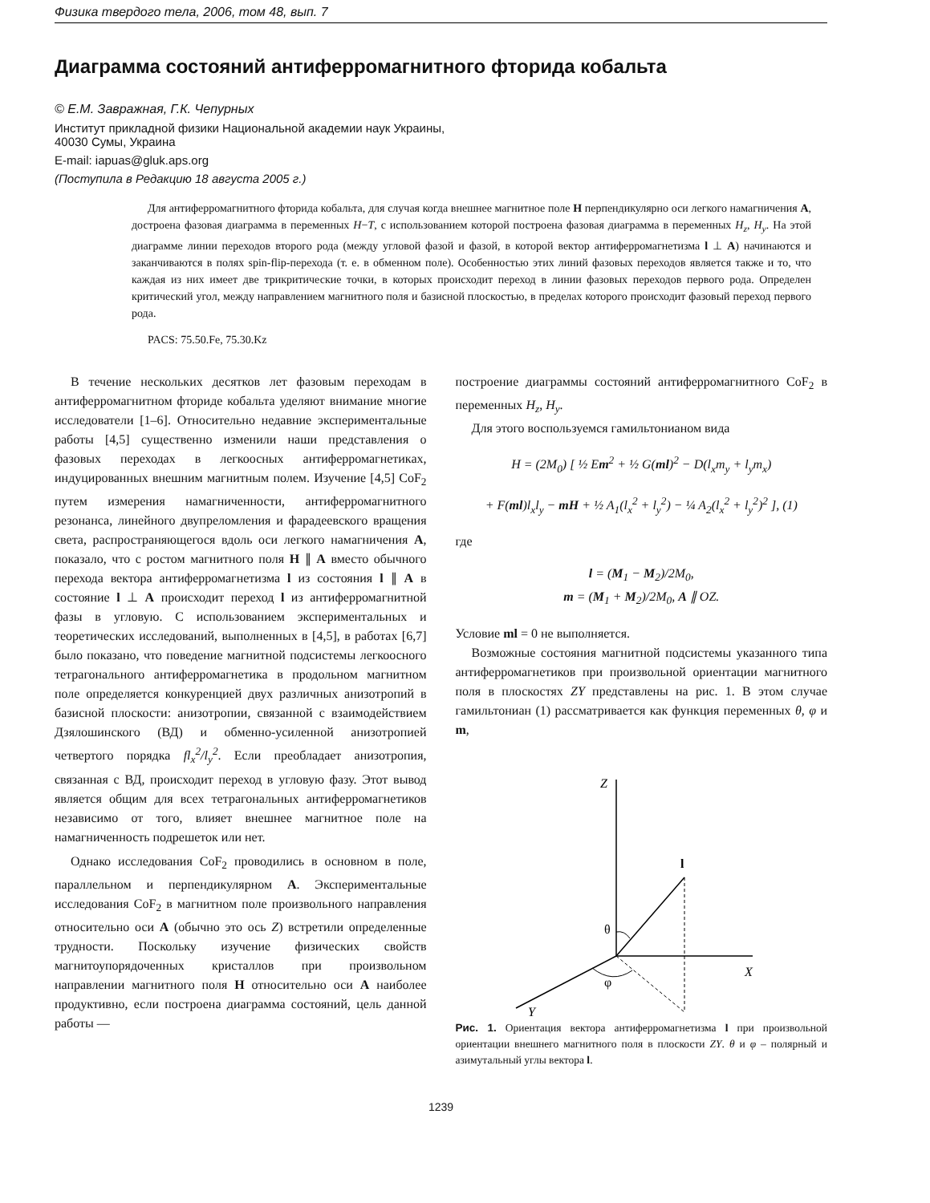Физика твердого тела, 2006, том 48, вып. 7
Диаграмма состояний антиферромагнитного фторида кобальта
© Е.М. Завражная, Г.К. Чепурных
Институт прикладной физики Национальной академии наук Украины,
40030 Сумы, Украина
E-mail: iapuas@gluk.aps.org
(Поступила в Редакцию 18 августа 2005 г.)
Для антиферромагнитного фторида кобальта, для случая когда внешнее магнитное поле H перпендикулярно оси легкого намагничения A, достроена фазовая диаграмма в переменных H−T, с использованием которой построена фазовая диаграмма в переменных H<sub>z</sub>, H<sub>y</sub>. На этой диаграмме линии переходов второго рода (между угловой фазой и фазой, в которой вектор антиферромагнетизма l ⊥ A) начинаются и заканчиваются в полях spin-flip-перехода (т. е. в обменном поле). Особенностью этих линий фазовых переходов является также и то, что каждая из них имеет две трикритические точки, в которых происходит переход в линии фазовых переходов первого рода. Определен критический угол, между направлением магнитного поля и базисной плоскостью, в пределах которого происходит фазовый переход первого рода.
PACS: 75.50.Fe, 75.30.Kz
В течение нескольких десятков лет фазовым переходам в антиферромагнитном фториде кобальта уделяют внимание многие исследователи [1–6]. Относительно недавние экспериментальные работы [4,5] существенно изменили наши представления о фазовых переходах в легкоосных антиферромагнетиках, индуцированных внешним магнитным полем. Изучение [4,5] CoF<sub>2</sub> путем измерения намагниченности, антиферромагнитного резонанса, линейного двупреломления и фарадеевского вращения света, распространяющегося вдоль оси легкого намагничения A, показало, что с ростом магнитного поля H ∥ A вместо обычного перехода вектора антиферромагнетизма l из состояния l ∥ A в состояние l ⊥ A происходит переход l из антиферромагнитной фазы в угловую. С использованием экспериментальных и теоретических исследований, выполненных в [4,5], в работах [6,7] было показано, что поведение магнитной подсистемы легкоосного тетрагонального антиферромагнетика в продольном магнитном поле определяется конкуренцией двух различных анизотропий в базисной плоскости: анизотропии, связанной с взаимодействием Дзялошинского (ВД) и обменно-усиленной анизотропией четвертого порядка fl<sub>x</sub><sup>2</sup>/l<sub>y</sub><sup>2</sup>. Если преобладает анизотропия, связанная с ВД, происходит переход в угловую фазу. Этот вывод является общим для всех тетрагональных антиферромагнетиков независимо от того, влияет внешнее магнитное поле на намагниченность подрешеток или нет.
Однако исследования CoF<sub>2</sub> проводились в основном в поле, параллельном и перпендикулярном A. Экспериментальные исследования CoF<sub>2</sub> в магнитном поле произвольного направления относительно оси A (обычно это ось Z) встретили определенные трудности. Поскольку изучение физических свойств магнитоупорядоченных кристаллов при произвольном направлении магнитного поля H относительно оси A наиболее продуктивно, если построена диаграмма состояний, цель данной работы —
построение диаграммы состояний антиферромагнитного CoF<sub>2</sub> в переменных H<sub>z</sub>, H<sub>y</sub>.
Для этого воспользуемся гамильтонианом вида
H = (2M<sub>0</sub>) [ ½ Em<sup>2</sup> + ½ G(ml)<sup>2</sup> − D(l<sub>x</sub>m<sub>y</sub> + l<sub>y</sub>m<sub>x</sub>)
+ F(ml)l<sub>x</sub>l<sub>y</sub> − mH + ½ A<sub>1</sub>(l<sub>x</sub><sup>2</sup> + l<sub>y</sub><sup>2</sup>) − ¼ A<sub>2</sub>(l<sub>x</sub><sup>2</sup> + l<sub>y</sub><sup>2</sup>)<sup>2</sup> ], (1)
где
l = (M<sub>1</sub> − M<sub>2</sub>)/2M<sub>0</sub>,
m = (M<sub>1</sub> + M<sub>2</sub>)/2M<sub>0</sub>, A ∥ OZ.
Условие ml = 0 не выполняется.
Возможные состояния магнитной подсистемы указанного типа антиферромагнетиков при произвольной ориентации магнитного поля в плоскостях ZY представлены на рис. 1. В этом случае гамильтониан (1) рассматривается как функция переменных θ, φ и m,
Z
X
Y
l
θ
φ
Рис. 1. Ориентация вектора антиферромагнетизма l при произвольной ориентации внешнего магнитного поля в плоскости ZY. θ и φ – полярный и азимутальный углы вектора l.
1239